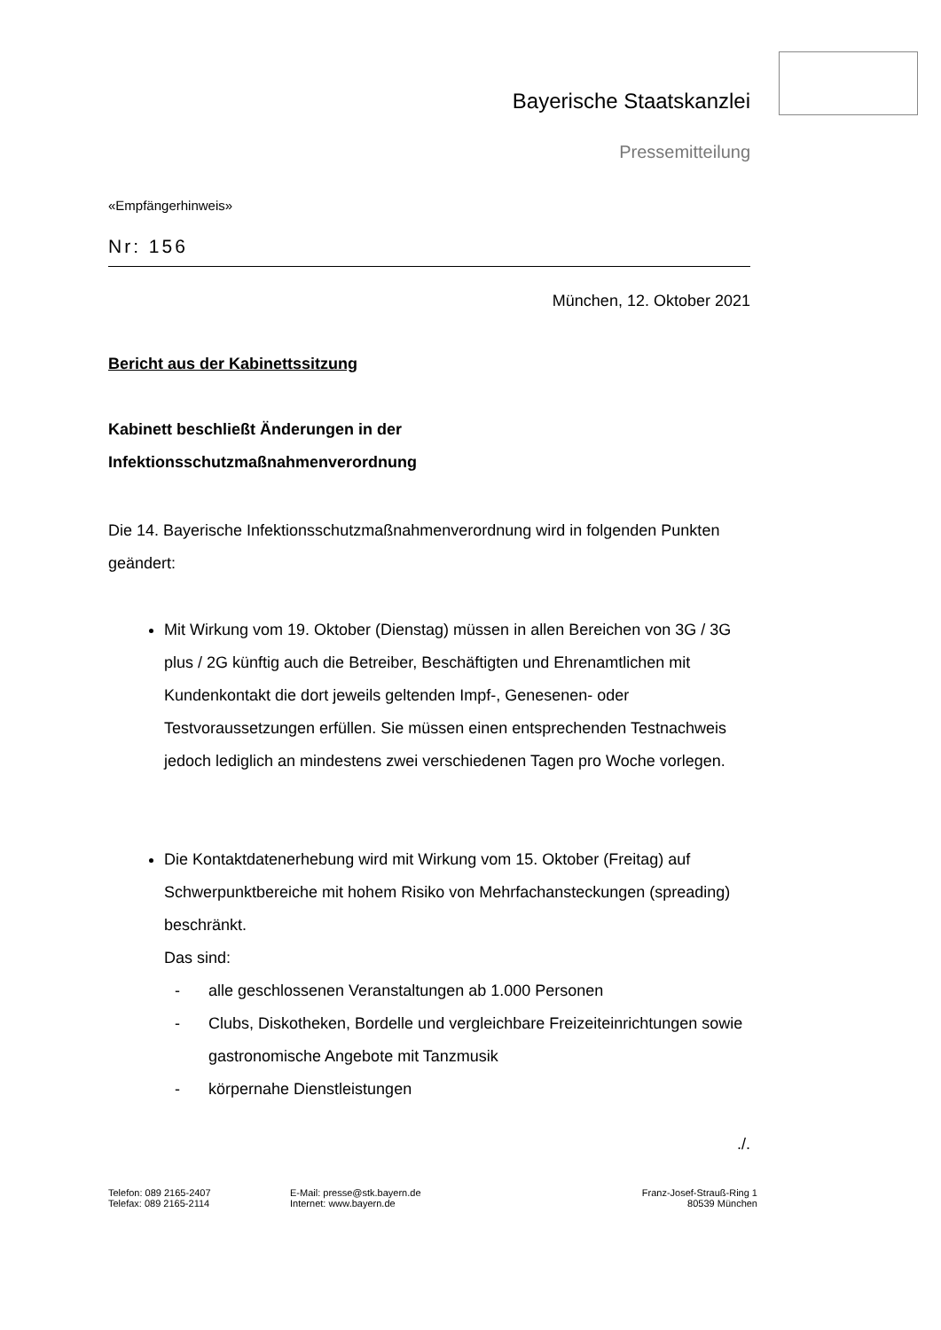Bayerische Staatskanzlei
Pressemitteilung
«Empfängerhinweis»
Nr: 156
München, 12. Oktober 2021
Bericht aus der Kabinettssitzung
Kabinett beschließt Änderungen in der
Infektionsschutzmaßnahmenverordnung
Die 14. Bayerische Infektionsschutzmaßnahmenverordnung wird in folgenden Punkten geändert:
Mit Wirkung vom 19. Oktober (Dienstag) müssen in allen Bereichen von 3G / 3G plus / 2G künftig auch die Betreiber, Beschäftigten und Ehrenamtlichen mit Kundenkontakt die dort jeweils geltenden Impf-, Genesenen- oder Testvoraussetzungen erfüllen. Sie müssen einen entsprechenden Testnachweis jedoch lediglich an mindestens zwei verschiedenen Tagen pro Woche vorlegen.
Die Kontaktdatenerhebung wird mit Wirkung vom 15. Oktober (Freitag) auf Schwerpunktbereiche mit hohem Risiko von Mehrfachansteckungen (spreading) beschränkt.
Das sind:
- alle geschlossenen Veranstaltungen ab 1.000 Personen
- Clubs, Diskotheken, Bordelle und vergleichbare Freizeiteinrichtungen sowie gastronomische Angebote mit Tanzmusik
- körpernahe Dienstleistungen
./.
Telefon: 089 2165-2407
Telefax: 089 2165-2114
E-Mail: presse@stk.bayern.de
Internet: www.bayern.de
Franz-Josef-Strauß-Ring 1
80539 München